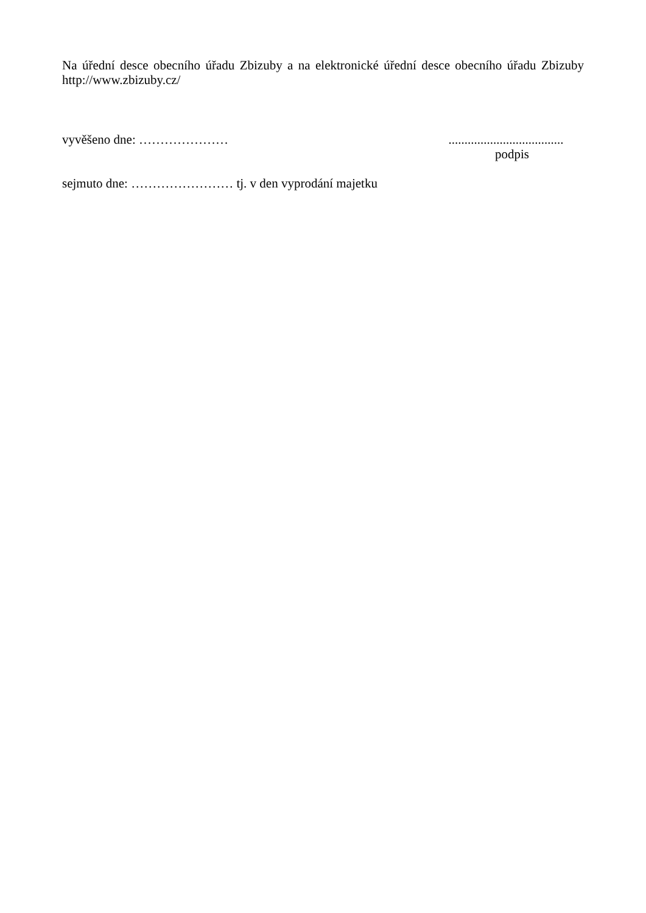Na úřední desce obecního úřadu Zbizuby a na elektronické úřední desce obecního úřadu Zbizuby
http://www.zbizuby.cz/
vyvěšeno dne: ………………… ....................................
podpis
sejmuto dne: …………………… tj. v den vyprodání majetku